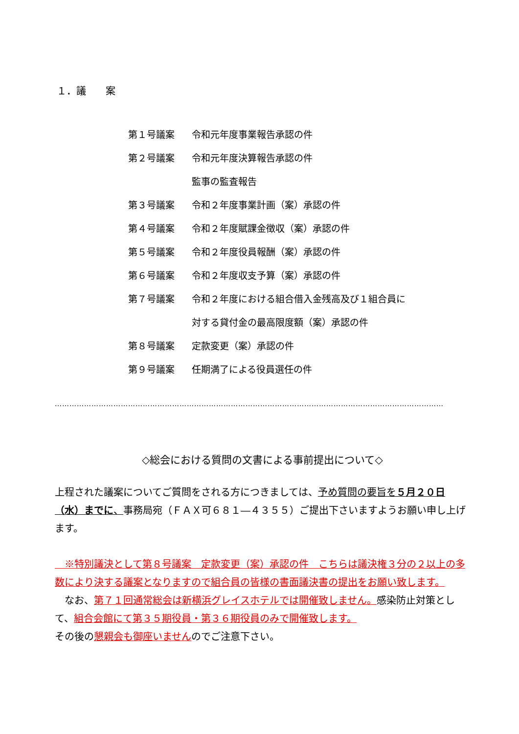１．議　　案
第１号議案 令和元年度事業報告承認の件
第２号議案 令和元年度決算報告承認の件
監事の監査報告
第３号議案 令和２年度事業計画（案）承認の件
第４号議案 令和２年度賦課金徴収（案）承認の件
第５号議案 令和２年度役員報酬（案）承認の件
第６号議案 令和２年度収支予算（案）承認の件
第７号議案 令和２年度における組合借入金残高及び１組合員に
対する貸付金の最高限度額（案）承認の件
第８号議案 定款変更（案）承認の件
第９号議案 任期満了による役員選任の件
……………………………………………………………………………………………………………………………………………
◇総会における質問の文書による事前提出について◇
上程された議案についてご質問をされる方につきましては、予め質問の要旨を５月２０日（水）までに、事務局宛（ＦＡＸ可６８１―４３５５）ご提出下さいますようお願い申し上げます。
　※特別議決として第８号議案　定款変更（案）承認の件　こちらは議決権３分の２以上の多数により決する議案となりますので組合員の皆様の書面議決書の提出をお願い致します。
　なお、第７１回通常総会は新横浜グレイスホテルでは開催致しません。感染防止対策として、組合会館にて第３５期役員・第３６期役員のみで開催致します。
その後の懇親会も御座いませんのでご注意下さい。